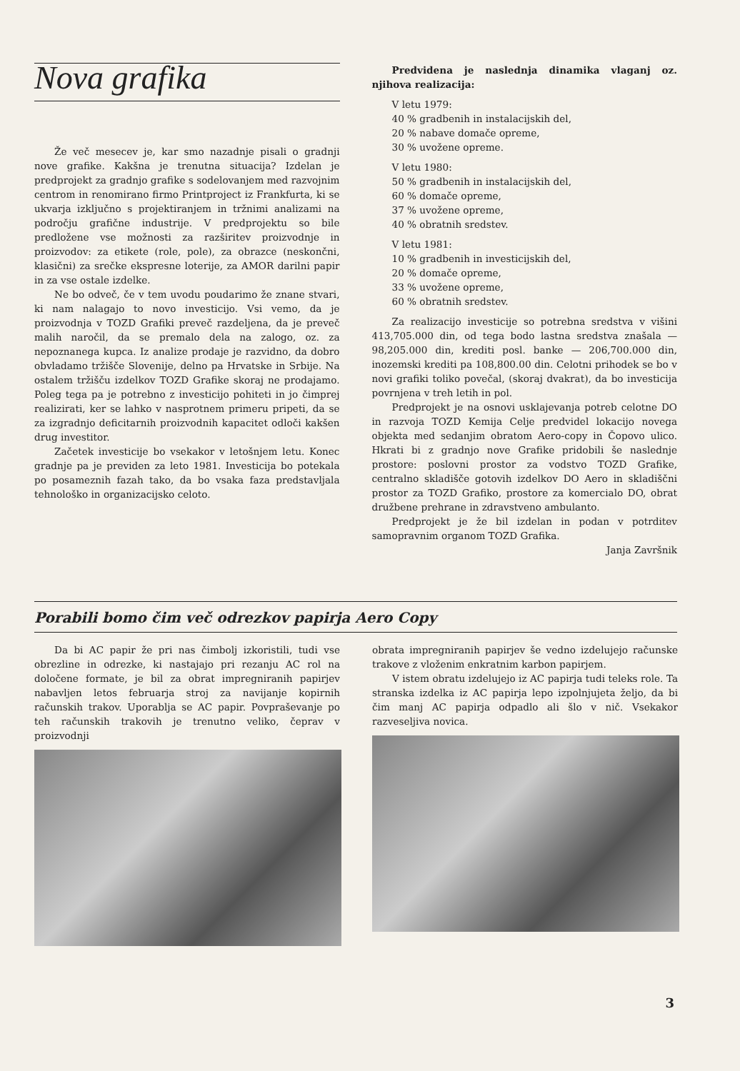Nova grafika
Že več mesecev je, kar smo nazadnje pisali o gradnji nove grafike. Kakšna je trenutna situacija? Izdelan je predprojekt za gradnjo grafike s sodelovanjem med razvojnim centrom in renomirano firmo Printproject iz Frankfurta, ki se ukvarja izključno s projektiranjem in tržnimi analizami na področju grafične industrije. V predprojektu so bile predložene vse možnosti za razširitev proizvodnje in proizvodov: za etikete (role, pole), za obrazce (neskončni, klasični) za srečke ekspresne loterije, za AMOR darilni papir in za vse ostale izdelke.
Ne bo odveč, če v tem uvodu poudarimo že znane stvari, ki nam nalagajo to novo investicijo. Vsi vemo, da je proizvodnja v TOZD Grafiki preveč razdeljena, da je preveč malih naročil, da se premalo dela na zalogo, oz. za nepoznanega kupca. Iz analize prodaje je razvidno, da dobro obvladamo tržišče Slovenije, delno pa Hrvatske in Srbije. Na ostalem tržišču izdelkov TOZD Grafike skoraj ne prodajamo. Poleg tega pa je potrebno z investicijo pohiteti in jo čimprej realizirati, ker se lahko v nasprotnem primeru pripeti, da se za izgradnjo deficitarnih proizvodnih kapacitet odloči kakšen drug investitor.
Začetek investicije bo vsekakor v letošnjem letu. Konec gradnje pa je previden za leto 1981. Investicija bo potekala po posameznih fazah tako, da bo vsaka faza predstavljala tehnološko in organizacijsko celoto.
Predvidena je naslednja dinamika vlaganj oz. njihova realizacija:
V letu 1979:
40 % gradbenih in instalacijskih del,
20 % nabave domače opreme,
30 % uvožene opreme.
V letu 1980:
50 % gradbenih in instalacijskih del,
60 % domače opreme,
37 % uvožene opreme,
40 % obratnih sredstev.
V letu 1981:
10 % gradbenih in investicijskih del,
20 % domače opreme,
33 % uvožene opreme,
60 % obratnih sredstev.
Za realizacijo investicije so potrebna sredstva v višini 413,705.000 din, od tega bodo lastna sredstva znašala — 98,205.000 din, krediti posl. banke — 206,700.000 din, inozemski krediti pa 108,800.00 din. Celotni prihodek se bo v novi grafiki toliko povečal, (skoraj dvakrat), da bo investicija povrnjena v treh letih in pol.
Predprojekt je na osnovi usklajevanja potreb celotne DO in razvoja TOZD Kemija Celje predvidel lokacijo novega objekta med sedanjim obratom Aero-copy in Čopovo ulico. Hkrati bi z gradnjo nove Grafike pridobili še naslednje prostore: poslovni prostor za vodstvo TOZD Grafike, centralno skladišče gotovih izdelkov DO Aero in skladiščni prostor za TOZD Grafiko, prostore za komercialo DO, obrat družbene prehrane in zdravstveno ambulanto.
Predprojekt je že bil izdelan in podan v potrditev samopravnim organom TOZD Grafika.
Janja Završnik
Porabili bomo čim več odrezkov papirja Aero Copy
Da bi AC papir že pri nas čimbolj izkoristili, tudi vse obrezline in odrezke, ki nastajajo pri rezanju AC rol na določene formate, je bil za obrat impregniranih papirjev nabavljen letos februarja stroj za navijanje kopirnih računskih trakov. Uporablja se AC papir. Povpraševanje po teh računskih trakovih je trenutno veliko, čeprav v proizvodnji
obrata impregniranih papirjev še vedno izdelujejo računske trakove z vloženim enkratnim karbon papirjem.
V istem obratu izdelujejo iz AC papirja tudi teleks role. Ta stranska izdelka iz AC papirja lepo izpolnjujeta željo, da bi čim manj AC papirja odpadlo ali šlo v nič. Vsekakor razveseljiva novica.
3